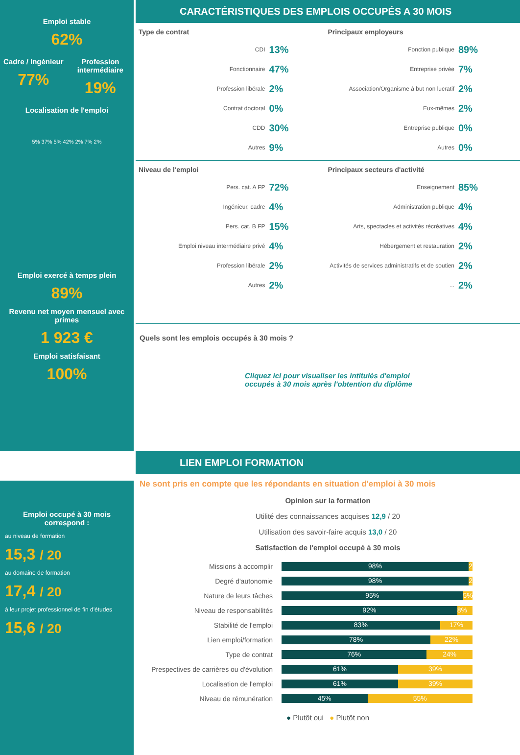Emploi stable
62%
Cadre / Ingénieur
77%
Profession intermédiaire
19%
Localisation de l'emploi
5% 37% 5% 42% 2% 7% 2%
Emploi exercé à temps plein
89%
Revenu net moyen mensuel avec primes
1 923 €
Emploi satisfaisant
100%
CARACTÉRISTIQUES DES EMPLOIS OCCUPÉS A 30 MOIS
Type de contrat
CDI 13%
Fonctionnaire 47%
Profession libérale 2%
Contrat doctoral 0%
CDD 30%
Autres 9%
Principaux employeurs
Fonction publique 89%
Entreprise privée 7%
Association/Organisme à but non lucratif 2%
Eux-mêmes 2%
Entreprise publique 0%
Autres 0%
Niveau de l'emploi
Pers. cat. A FP 72%
Ingénieur, cadre 4%
Pers. cat. B FP 15%
Emploi niveau intermédiaire privé 4%
Profession libérale 2%
Autres 2%
Principaux secteurs d'activité
Enseignement 85%
Administration publique 4%
Arts, spectacles et activités récréatives 4%
Hébergement et restauration 2%
Activités de services administratifs et de soutien 2%
... 2%
Quels sont les emplois occupés à 30 mois ?
Cliquez ici pour visualiser les intitulés d'emploi
occupés à 30 mois après l'obtention du diplôme
Emploi occupé à 30 mois correspond :
au niveau de formation
15,3 / 20
au domaine de formation
17,4 / 20
à leur projet professionnel de fin d'études
15,6 / 20
LIEN EMPLOI FORMATION
Ne sont pris en compte que les répondants en situation d'emploi à 30 mois
Opinion sur la formation
Utilité des connaissances acquises 12,9 / 20
Utilisation des savoir-faire acquis 13,0 / 20
Satisfaction de l'emploi occupé à 30 mois
Missions à accomplir
98% 2%
Degré d'autonomie
98% 2%
Nature de leurs tâches
95% 5%
Niveau de responsabilités
92% 8%
Stabilité de l'emploi
83% 17%
Lien emploi/formation
78% 22%
Type de contrat
76% 24%
Prespectives de carrières ou d'évolution
61% 39%
Localisation de l'emploi
61% 39%
Niveau de rémunération
45% 55%
● Plutôt oui ● Plutôt non